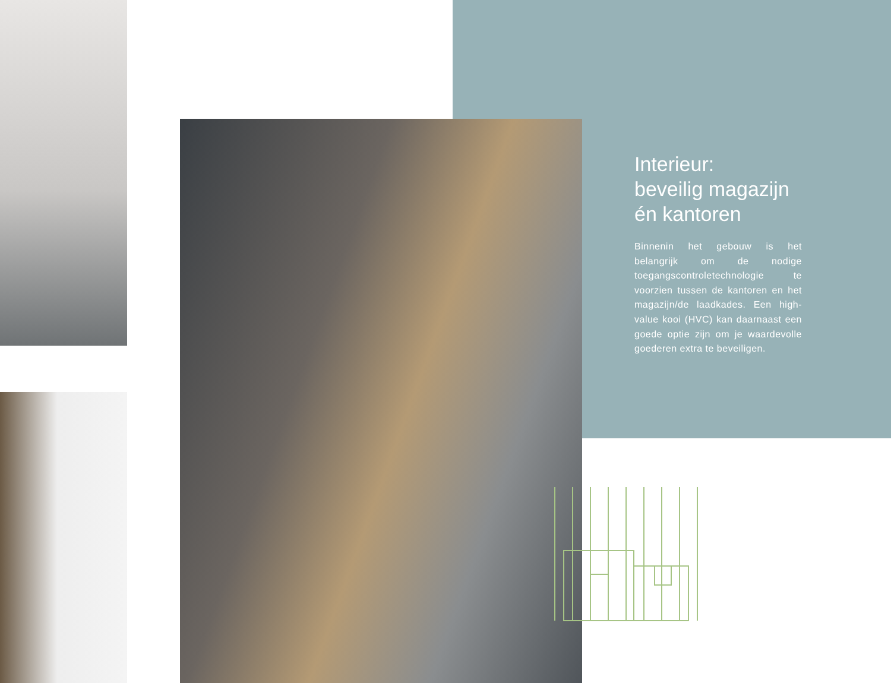Interieur:
beveilig magazijn
én kantoren
Binnenin het gebouw is het belangrijk om de nodige toegangscontroletechnologie te voorzien tussen de kantoren en het magazijn/de laadkades. Een high-value kooi (HVC) kan daarnaast een goede optie zijn om je waardevolle goederen extra te beveiligen.